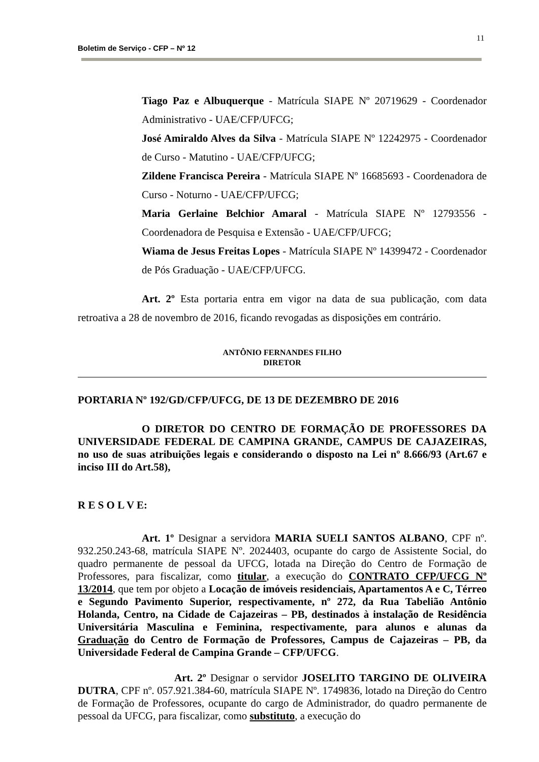11
Boletim de Serviço - CFP – Nº 12
Tiago Paz e Albuquerque - Matrícula SIAPE Nº 20719629 - Coordenador Administrativo - UAE/CFP/UFCG;
José Amiraldo Alves da Silva - Matrícula SIAPE Nº 12242975 - Coordenador de Curso - Matutino - UAE/CFP/UFCG;
Zildene Francisca Pereira - Matrícula SIAPE Nº 16685693 - Coordenadora de Curso - Noturno - UAE/CFP/UFCG;
Maria Gerlaine Belchior Amaral - Matrícula SIAPE Nº 12793556 - Coordenadora de Pesquisa e Extensão - UAE/CFP/UFCG;
Wiama de Jesus Freitas Lopes - Matrícula SIAPE Nº 14399472 - Coordenador de Pós Graduação - UAE/CFP/UFCG.
Art. 2º Esta portaria entra em vigor na data de sua publicação, com data retroativa a 28 de novembro de 2016, ficando revogadas as disposições em contrário.
ANTÔNIO FERNANDES FILHO
DIRETOR
PORTARIA Nº 192/GD/CFP/UFCG, DE 13 DE DEZEMBRO DE 2016
O DIRETOR DO CENTRO DE FORMAÇÃO DE PROFESSORES DA UNIVERSIDADE FEDERAL DE CAMPINA GRANDE, CAMPUS DE CAJAZEIRAS, no uso de suas atribuições legais e considerando o disposto na Lei nº 8.666/93 (Art.67 e inciso III do Art.58),
R E S O L V E:
Art. 1º Designar a servidora MARIA SUELI SANTOS ALBANO, CPF nº. 932.250.243-68, matrícula SIAPE Nº. 2024403, ocupante do cargo de Assistente Social, do quadro permanente de pessoal da UFCG, lotada na Direção do Centro de Formação de Professores, para fiscalizar, como titular, a execução do CONTRATO CFP/UFCG Nº 13/2014, que tem por objeto a Locação de imóveis residenciais, Apartamentos A e C, Térreo e Segundo Pavimento Superior, respectivamente, nº 272, da Rua Tabelião Antônio Holanda, Centro, na Cidade de Cajazeiras – PB, destinados à instalação de Residência Universitária Masculina e Feminina, respectivamente, para alunos e alunas da Graduação do Centro de Formação de Professores, Campus de Cajazeiras – PB, da Universidade Federal de Campina Grande – CFP/UFCG.
Art. 2º Designar o servidor JOSELITO TARGINO DE OLIVEIRA DUTRA, CPF nº. 057.921.384-60, matrícula SIAPE Nº. 1749836, lotado na Direção do Centro de Formação de Professores, ocupante do cargo de Administrador, do quadro permanente de pessoal da UFCG, para fiscalizar, como substituto, a execução do